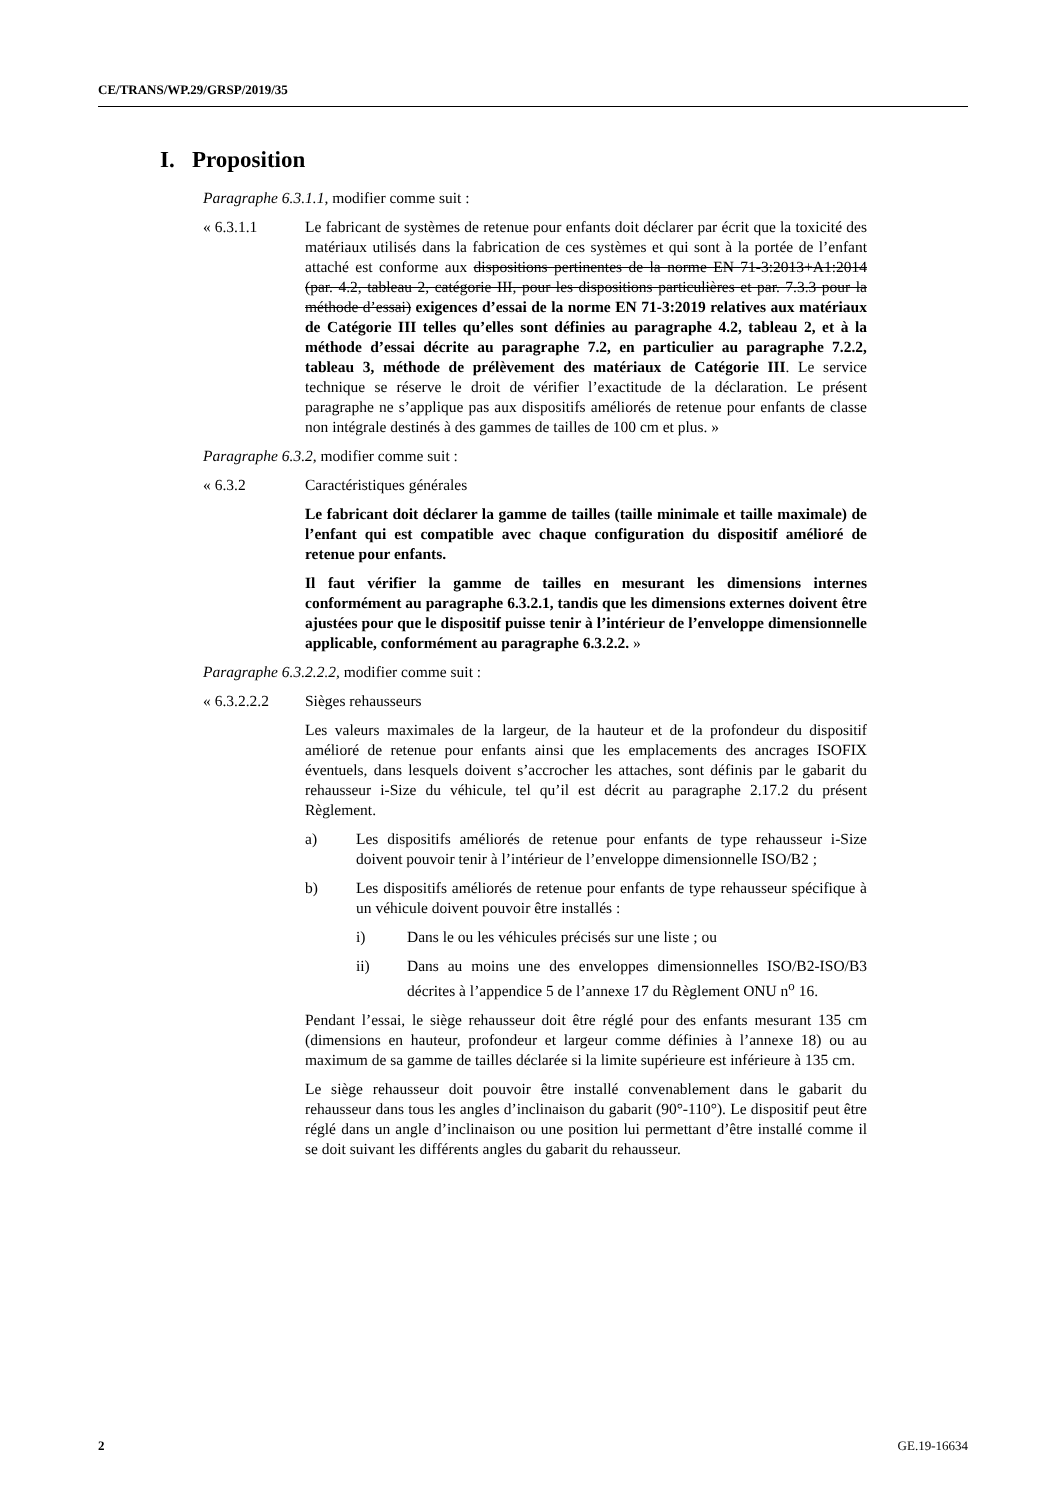CE/TRANS/WP.29/GRSP/2019/35
I. Proposition
Paragraphe 6.3.1.1, modifier comme suit :
« 6.3.1.1 Le fabricant de systèmes de retenue pour enfants doit déclarer par écrit que la toxicité des matériaux utilisés dans la fabrication de ces systèmes et qui sont à la portée de l’enfant attaché est conforme aux dispositions pertinentes de la norme EN 71-3:2013+A1:2014 (par. 4.2, tableau 2, catégorie III, pour les dispositions particulières et par. 7.3.3 pour la méthode d’essai) exigences d’essai de la norme EN 71-3:2019 relatives aux matériaux de Catégorie III telles qu’elles sont définies au paragraphe 4.2, tableau 2, et à la méthode d’essai décrite au paragraphe 7.2, en particulier au paragraphe 7.2.2, tableau 3, méthode de prélèvement des matériaux de Catégorie III. Le service technique se réserve le droit de vérifier l’exactitude de la déclaration. Le présent paragraphe ne s’applique pas aux dispositifs améliorés de retenue pour enfants de classe non intégrale destinés à des gammes de tailles de 100 cm et plus. »
Paragraphe 6.3.2, modifier comme suit :
« 6.3.2 Caractéristiques générales
Le fabricant doit déclarer la gamme de tailles (taille minimale et taille maximale) de l’enfant qui est compatible avec chaque configuration du dispositif amélioré de retenue pour enfants.
Il faut vérifier la gamme de tailles en mesurant les dimensions internes conformément au paragraphe 6.3.2.1, tandis que les dimensions externes doivent être ajustées pour que le dispositif puisse tenir à l’intérieur de l’enveloppe dimensionnelle applicable, conformément au paragraphe 6.3.2.2. »
Paragraphe 6.3.2.2.2, modifier comme suit :
« 6.3.2.2.2
Sièges rehausseurs
Les valeurs maximales de la largeur, de la hauteur et de la profondeur du dispositif amélioré de retenue pour enfants ainsi que les emplacements des ancrages ISOFIX éventuels, dans lesquels doivent s’accrocher les attaches, sont définis par le gabarit du rehausseur i-Size du véhicule, tel qu’il est décrit au paragraphe 2.17.2 du présent Règlement.
a) Les dispositifs améliorés de retenue pour enfants de type rehausseur i-Size doivent pouvoir tenir à l’intérieur de l’enveloppe dimensionnelle ISO/B2 ;
b) Les dispositifs améliorés de retenue pour enfants de type rehausseur spécifique à un véhicule doivent pouvoir être installés :
i) Dans le ou les véhicules précisés sur une liste ; ou
ii) Dans au moins une des enveloppes dimensionnelles ISO/B2-ISO/B3 décrites à l’appendice 5 de l’annexe 17 du Règlement ONU n<sup>o</sup> 16.
Pendant l’essai, le siège rehausseur doit être réglé pour des enfants mesurant 135 cm (dimensions en hauteur, profondeur et largeur comme définies à l’annexe 18) ou au maximum de sa gamme de tailles déclarée si la limite supérieure est inférieure à 135 cm.
Le siège rehausseur doit pouvoir être installé convenablement dans le gabarit du rehausseur dans tous les angles d’inclinaison du gabarit (90°-110°). Le dispositif peut être réglé dans un angle d’inclinaison ou une position lui permettant d’être installé comme il se doit suivant les différents angles du gabarit du rehausseur.
2 GE.19-16634